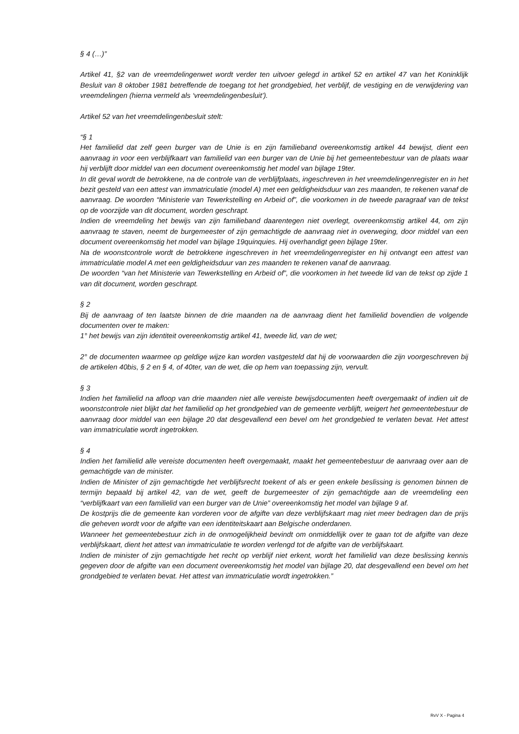§ 4 (…)”
Artikel 41, §2 van de vreemdelingenwet wordt verder ten uitvoer gelegd in artikel 52 en artikel 47 van het Koninklijk Besluit van 8 oktober 1981 betreffende de toegang tot het grondgebied, het verblijf, de vestiging en de verwijdering van vreemdelingen (hierna vermeld als ‘vreemdelingenbesluit’).
Artikel 52 van het vreemdelingenbesluit stelt:
“§ 1
Het familielid dat zelf geen burger van de Unie is en zijn familieband overeenkomstig artikel 44 bewijst, dient een aanvraag in voor een verblijfkaart van familielid van een burger van de Unie bij het gemeentebestuur van de plaats waar hij verblijft door middel van een document overeenkomstig het model van bijlage 19ter.
In dit geval wordt de betrokkene, na de controle van de verblijfplaats, ingeschreven in het vreemdelingenregister en in het bezit gesteld van een attest van immatriculatie (model A) met een geldigheidsduur van zes maanden, te rekenen vanaf de aanvraag. De woorden “Ministerie van Tewerkstelling en Arbeid of”, die voorkomen in de tweede paragraaf van de tekst op de voorzijde van dit document, worden geschrapt.
Indien de vreemdeling het bewijs van zijn familieband daarentegen niet overlegt, overeenkomstig artikel 44, om zijn aanvraag te staven, neemt de burgemeester of zijn gemachtigde de aanvraag niet in overweging, door middel van een document overeenkomstig het model van bijlage 19quinquies. Hij overhandigt geen bijlage 19ter.
Na de woonstcontrole wordt de betrokkene ingeschreven in het vreemdelingenregister en hij ontvangt een attest van immatriculatie model A met een geldigheidsduur van zes maanden te rekenen vanaf de aanvraag.
De woorden “van het Ministerie van Tewerkstelling en Arbeid of”, die voorkomen in het tweede lid van de tekst op zijde 1 van dit document, worden geschrapt.
§ 2
Bij de aanvraag of ten laatste binnen de drie maanden na de aanvraag dient het familielid bovendien de volgende documenten over te maken:
1° het bewijs van zijn identiteit overeenkomstig artikel 41, tweede lid, van de wet;
2° de documenten waarmee op geldige wijze kan worden vastgesteld dat hij de voorwaarden die zijn voorgeschreven bij de artikelen 40bis, § 2 en § 4, of 40ter, van de wet, die op hem van toepassing zijn, vervult.
§ 3
Indien het familielid na afloop van drie maanden niet alle vereiste bewijsdocumenten heeft overgemaakt of indien uit de woonstcontrole niet blijkt dat het familielid op het grondgebied van de gemeente verblijft, weigert het gemeentebestuur de aanvraag door middel van een bijlage 20 dat desgevallend een bevel om het grondgebied te verlaten bevat. Het attest van immatriculatie wordt ingetrokken.
§ 4
Indien het familielid alle vereiste documenten heeft overgemaakt, maakt het gemeentebestuur de aanvraag over aan de gemachtigde van de minister.
Indien de Minister of zijn gemachtigde het verblijfsrecht toekent of als er geen enkele beslissing is genomen binnen de termijn bepaald bij artikel 42, van de wet, geeft de burgemeester of zijn gemachtigde aan de vreemdeling een “verblijfkaart van een familielid van een burger van de Unie” overeenkomstig het model van bijlage 9 af.
De kostprijs die de gemeente kan vorderen voor de afgifte van deze verblijfskaart mag niet meer bedragen dan de prijs die geheven wordt voor de afgifte van een identiteitskaart aan Belgische onderdanen.
Wanneer het gemeentebestuur zich in de onmogelijkheid bevindt om onmiddellijk over te gaan tot de afgifte van deze verblijfskaart, dient het attest van immatriculatie te worden verlengd tot de afgifte van de verblijfskaart.
Indien de minister of zijn gemachtigde het recht op verblijf niet erkent, wordt het familielid van deze beslissing kennis gegeven door de afgifte van een document overeenkomstig het model van bijlage 20, dat desgevallend een bevel om het grondgebied te verlaten bevat. Het attest van immatriculatie wordt ingetrokken.”
RvV X - Pagina 4